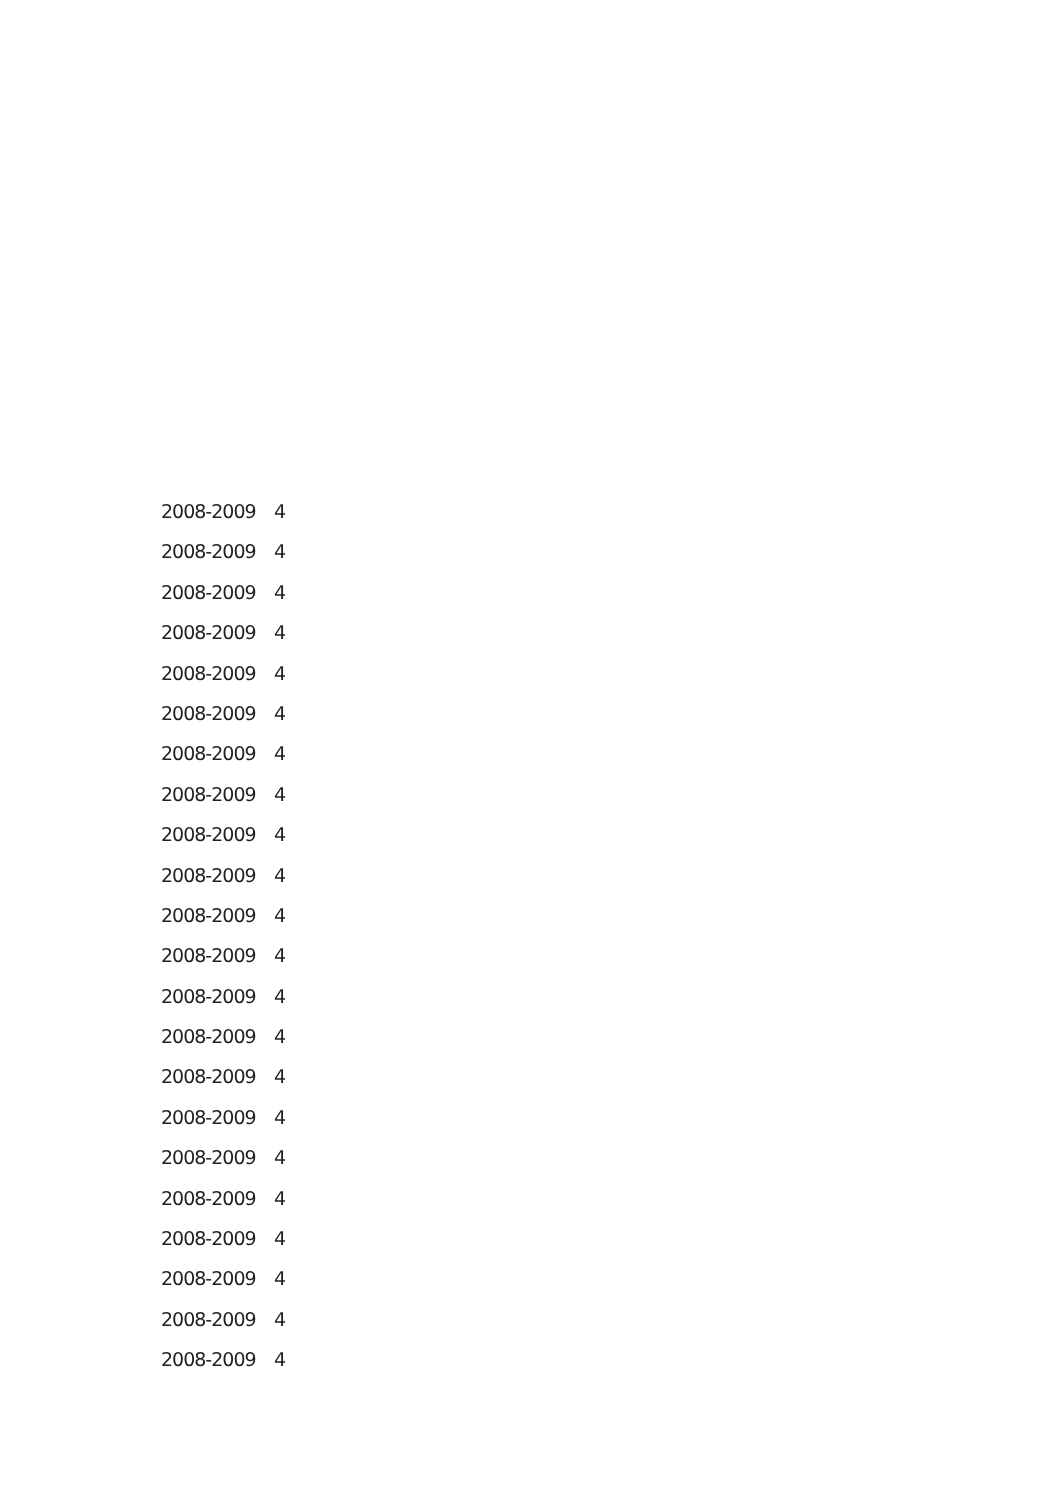2008-2009 4
2008-2009 4
2008-2009 4
2008-2009 4
2008-2009 4
2008-2009 4
2008-2009 4
2008-2009 4
2008-2009 4
2008-2009 4
2008-2009 4
2008-2009 4
2008-2009 4
2008-2009 4
2008-2009 4
2008-2009 4
2008-2009 4
2008-2009 4
2008-2009 4
2008-2009 4
2008-2009 4
2008-2009 4